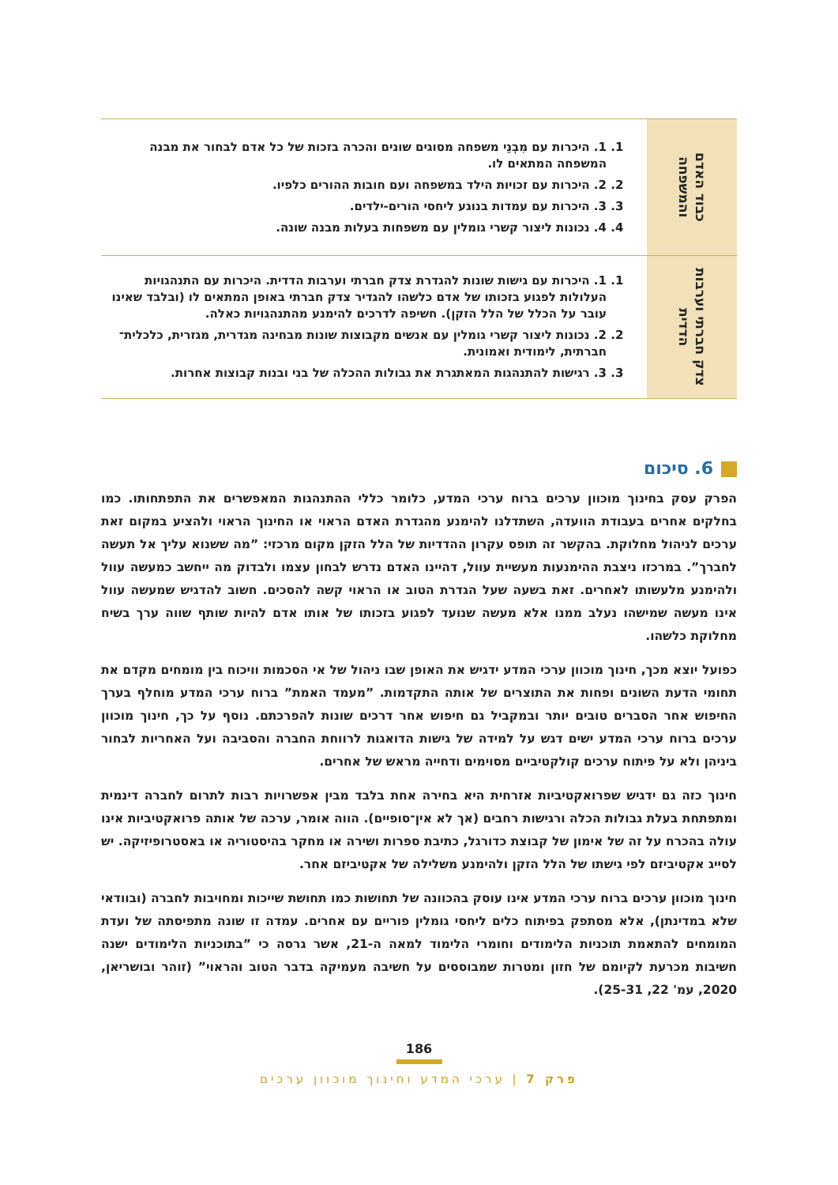| כבוד האדם והמשפחה | 1. 1. היכרות עם מִבְנֵי משפחה מסוגים שונים והכרה בזכות של כל אדם לבחור את מבנה המשפחה המתאים לו. 2. 2. היכרות עם זכויות הילד במשפחה ועם חובות ההורים כלפיו. 3. 3. היכרות עם עמדות בנוגע ליחסי הורים-ילדים. 4. 4. נכונות ליצור קשרי גומלין עם משפחות בעלות מבנה שונה. |
| צדק חברתי וערבות הדדית | 1. 1. היכרות עם גישות שונות להגדרת צדק חברתי וערבות הדדית. היכרות עם התנהגויות העלולות לפגוע בזכותו של אדם כלשהו להגדיר צדק חברתי באופן המתאים לו (ובלבד שאינו עובר על הכלל של הלל הזקן). חשיפה לדרכים להימנע מהתנהגויות כאלה. 2. 2. נכונות ליצור קשרי גומלין עם אנשים מקבוצות שונות מבחינה מגדרית, מגזרית, כלכלית־חברתית, לימודית ואמונית. 3. 3. רגישות להתנהגות המאתגרת את גבולות ההכלה של בני ובנות קבוצות אחרות. |
6. סיכום
הפרק עסק בחינוך מוכוון ערכים ברוח ערכי המדע, כלומר כללי ההתנהגות המאפשרים את התפתחותו. כמו בחלקים אחרים בעבודת הוועדה, השתדלנו להימנע מהגדרת האדם הראוי או החינוך הראוי ולהציע במקום זאת ערכים לניהול מחלוקת. בהקשר זה תופס עקרון ההדדיות של הלל הזקן מקום מרכזי: ”מה ששנוא עליך אל תעשה לחברך”. במרכזו ניצבת ההימנעות מעשיית עוול, דהיינו האדם נדרש לבחון עצמו ולבדוק מה ייחשב כמעשה עוול ולהימנע מלעשותו לאחרים. זאת בשעה שעל הגדרת הטוב או הראוי קשה להסכים. חשוב להדגיש שמעשה עוול אינו מעשה שמישהו נעלב ממנו אלא מעשה שנועד לפגוע בזכותו של אותו אדם להיות שותף שווה ערך בשיח מחלוקת כלשהו.
כפועל יוצא מכך, חינוך מוכוון ערכי המדע ידגיש את האופן שבו ניהול של אי הסכמות וויכוח בין מומחים מקדם את תחומי הדעת השונים ופחות את התוצרים של אותה התקדמות. ”מעמד האמת” ברוח ערכי המדע מוחלף בערך החיפוש אחר הסברים טובים יותר ובמקביל גם חיפוש אחר דרכים שונות להפרכתם. נוסף על כך, חינוך מוכוון ערכים ברוח ערכי המדע ישים דגש על למידה של גישות הדואגות לרווחת החברה והסביבה ועל האחריות לבחור ביניהן ולא על פיתוח ערכים קולקטיביים מסוימים ודחייה מראש של אחרים.
חינוך כזה גם ידגיש שפרואקטיביות אזרחית היא בחירה אחת בלבד מבין אפשרויות רבות לתרום לחברה דינמית ומתפתחת בעלת גבולות הכלה ורגישות רחבים (אך לא אין־סופיים). הווה אומר, ערכה של אותה פרואקטיביות אינו עולה בהכרח על זה של אימון של קבוצת כדורגל, כתיבת ספרות ושירה או מחקר בהיסטוריה או באסטרופיזיקה. יש לסייג אקטיביזם לפי גישתו של הלל הזקן ולהימנע משלילה של אקטיביזם אחר.
חינוך מוכוון ערכים ברוח ערכי המדע אינו עוסק בהכוונה של תחושות כמו תחושת שייכות ומחויבות לחברה (ובוודאי שלא במדינתן), אלא מסתפק בפיתוח כלים ליחסי גומלין פוריים עם אחרים. עמדה זו שונה מתפיסתה של ועדת המומחים להתאמת תוכניות הלימודים וחומרי הלימוד למאה ה-21, אשר גרסה כי ”בתוכניות הלימודים ישנה חשיבות מכרעת לקיומם של חזון ומטרות שמבוססים על חשיבה מעמיקה בדבר הטוב והראוי” (זוהר ובושריאן, 2020, עמ' 22, 25-31).
186
פרק 7 | ערכי המדע וחינוך מוכוון ערכים